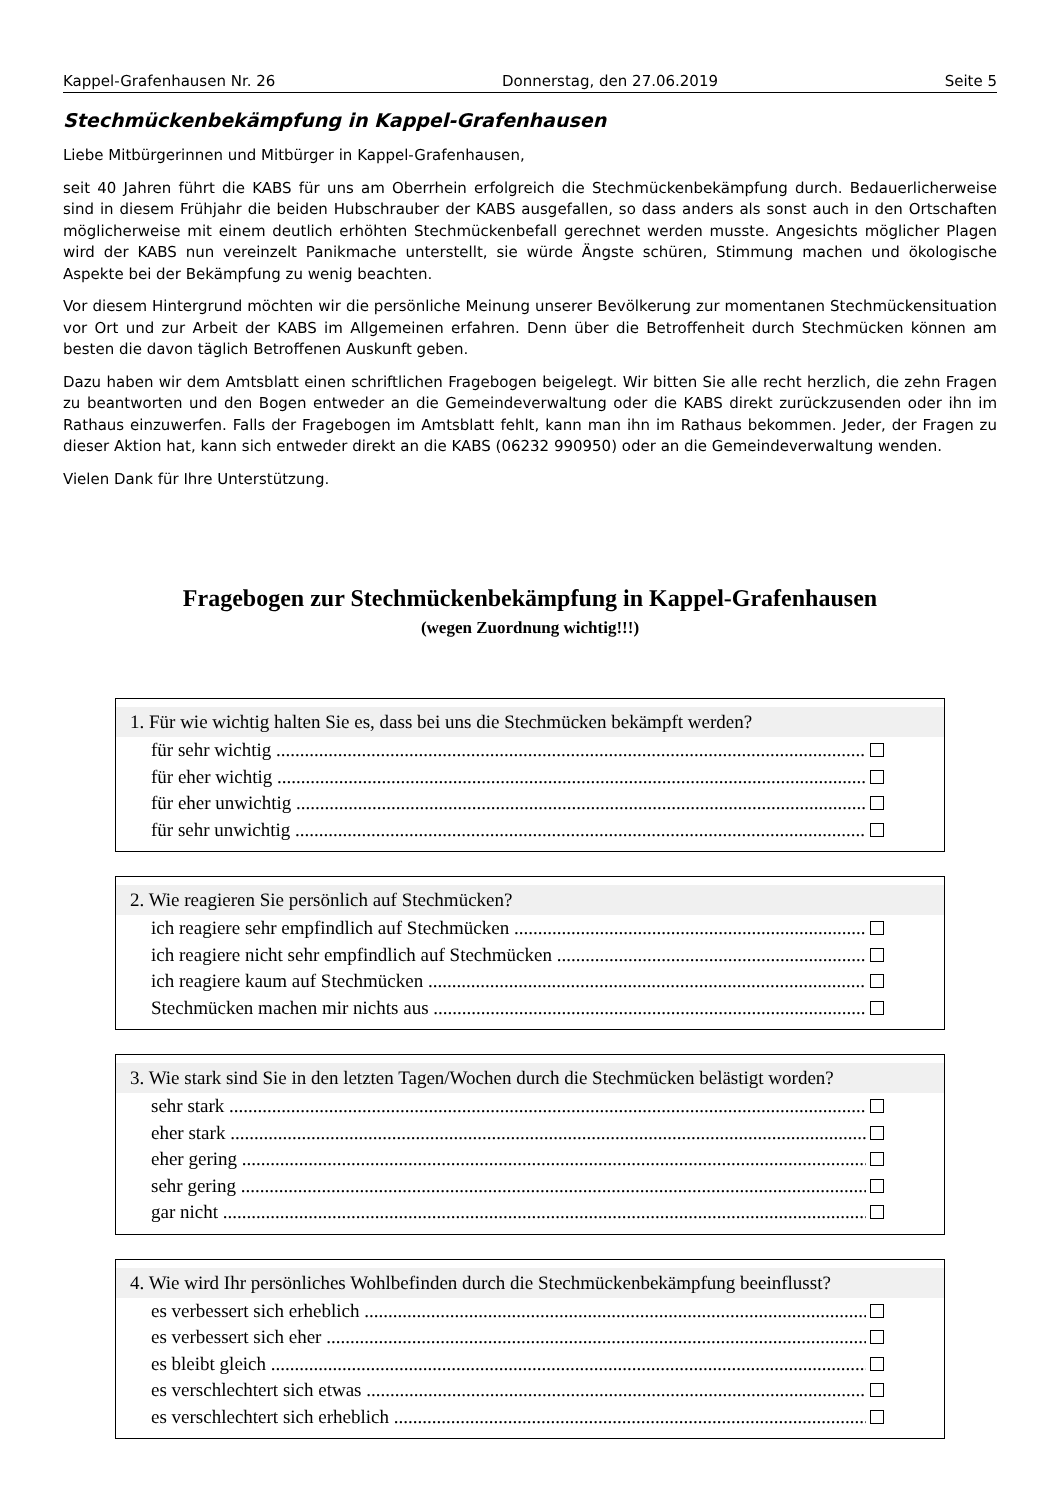Kappel-Grafenhausen Nr. 26 Donnerstag, den 27.06.2019 Seite 5
Stechmückenbekämpfung in Kappel-Grafenhausen
Liebe Mitbürgerinnen und Mitbürger in Kappel-Grafenhausen,
seit 40 Jahren führt die KABS für uns am Oberrhein erfolgreich die Stechmückenbekämpfung durch. Bedauerlicherweise sind in diesem Frühjahr die beiden Hubschrauber der KABS ausgefallen, so dass anders als sonst auch in den Ortschaften möglicherweise mit einem deutlich erhöhten Stechmückenbefall gerechnet werden musste. Angesichts möglicher Plagen wird der KABS nun vereinzelt Panikmache unterstellt, sie würde Ängste schüren, Stimmung machen und ökologische Aspekte bei der Bekämpfung zu wenig beachten.
Vor diesem Hintergrund möchten wir die persönliche Meinung unserer Bevölkerung zur momentanen Stechmückensituation vor Ort und zur Arbeit der KABS im Allgemeinen erfahren. Denn über die Betroffenheit durch Stechmücken können am besten die davon täglich Betroffenen Auskunft geben.
Dazu haben wir dem Amtsblatt einen schriftlichen Fragebogen beigelegt. Wir bitten Sie alle recht herzlich, die zehn Fragen zu beantworten und den Bogen entweder an die Gemeindeverwaltung oder die KABS direkt zurückzusenden oder ihn im Rathaus einzuwerfen. Falls der Fragebogen im Amtsblatt fehlt, kann man ihn im Rathaus bekommen. Jeder, der Fragen zu dieser Aktion hat, kann sich entweder direkt an die KABS (06232 990950) oder an die Gemeindeverwaltung wenden.
Vielen Dank für Ihre Unterstützung.
Fragebogen zur Stechmückenbekämpfung in Kappel-Grafenhausen
(wegen Zuordnung wichtig!!!)
1. Für wie wichtig halten Sie es, dass bei uns die Stechmücken bekämpft werden?
für sehr wichtig
für eher wichtig
für eher unwichtig
für sehr unwichtig
2. Wie reagieren Sie persönlich auf Stechmücken?
ich reagiere sehr empfindlich auf Stechmücken
ich reagiere nicht sehr empfindlich auf Stechmücken
ich reagiere kaum auf Stechmücken
Stechmücken machen mir nichts aus
3. Wie stark sind Sie in den letzten Tagen/Wochen durch die Stechmücken belästigt worden?
sehr stark
eher stark
eher gering
sehr gering
gar nicht
4. Wie wird Ihr persönliches Wohlbefinden durch die Stechmückenbekämpfung beeinflusst?
es verbessert sich erheblich
es verbessert sich eher
es bleibt gleich
es verschlechtert sich etwas
es verschlechtert sich erheblich